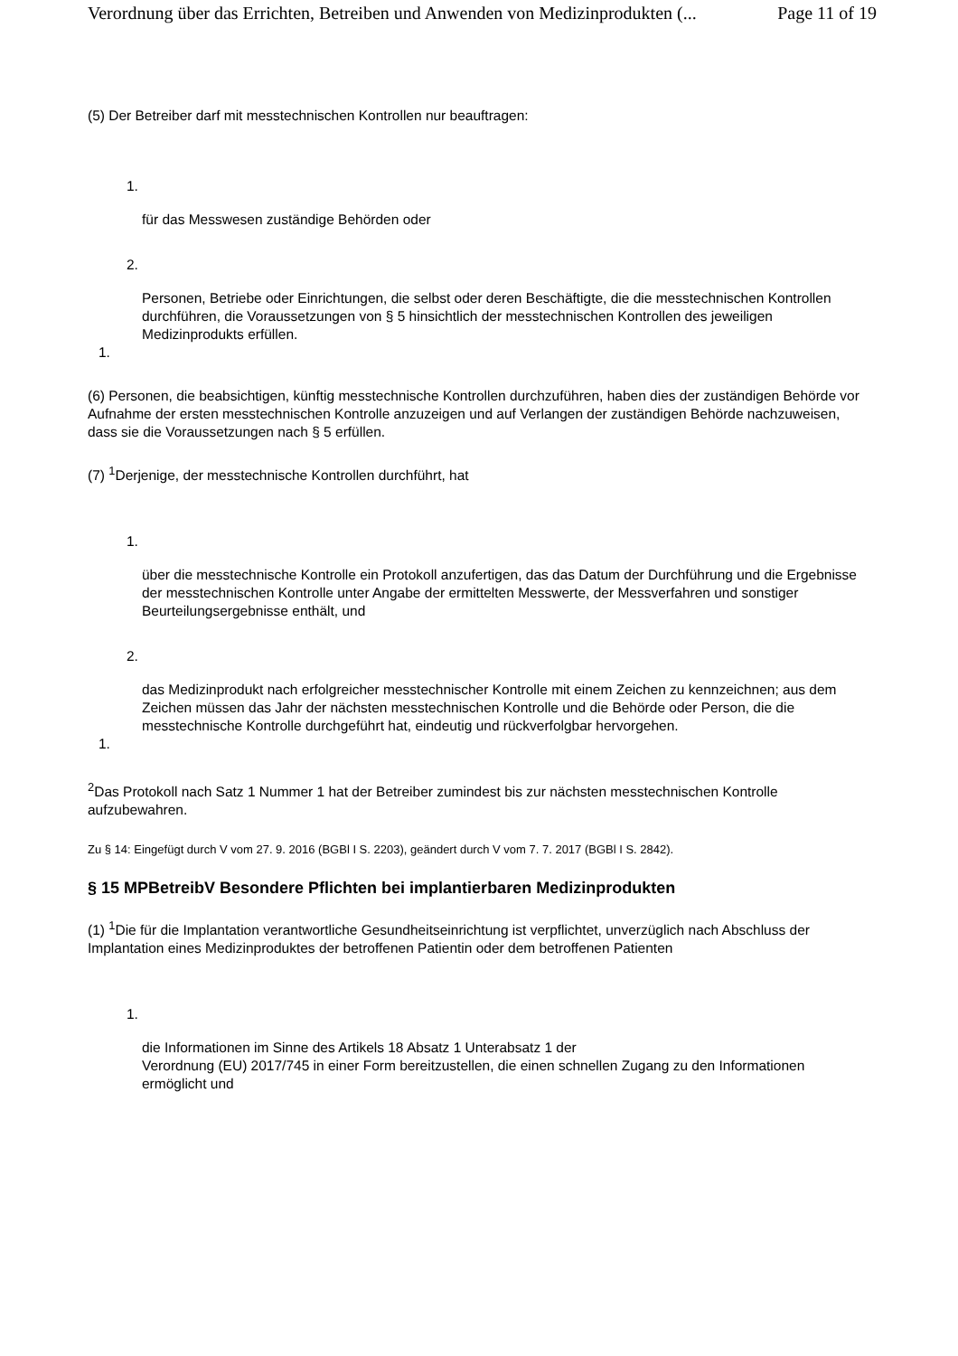Verordnung über das Errichten, Betreiben und Anwenden von Medizinprodukten (... Page 11 of 19
(5) Der Betreiber darf mit messtechnischen Kontrollen nur beauftragen:
1.
für das Messwesen zuständige Behörden oder
2.
Personen, Betriebe oder Einrichtungen, die selbst oder deren Beschäftigte, die die messtechnischen Kontrollen durchführen, die Voraussetzungen von § 5 hinsichtlich der messtechnischen Kontrollen des jeweiligen Medizinprodukts erfüllen.
1.
(6) Personen, die beabsichtigen, künftig messtechnische Kontrollen durchzuführen, haben dies der zuständigen Behörde vor Aufnahme der ersten messtechnischen Kontrolle anzuzeigen und auf Verlangen der zuständigen Behörde nachzuweisen, dass sie die Voraussetzungen nach § 5 erfüllen.
(7) <sup>1</sup>Derjenige, der messtechnische Kontrollen durchführt, hat
1.
über die messtechnische Kontrolle ein Protokoll anzufertigen, das das Datum der Durchführung und die Ergebnisse der messtechnischen Kontrolle unter Angabe der ermittelten Messwerte, der Messverfahren und sonstiger Beurteilungsergebnisse enthält, und
2.
das Medizinprodukt nach erfolgreicher messtechnischer Kontrolle mit einem Zeichen zu kennzeichnen; aus dem Zeichen müssen das Jahr der nächsten messtechnischen Kontrolle und die Behörde oder Person, die die messtechnische Kontrolle durchgeführt hat, eindeutig und rückverfolgbar hervorgehen.
1.
<sup>2</sup> Das Protokoll nach Satz 1 Nummer 1 hat der Betreiber zumindest bis zur nächsten messtechnischen Kontrolle aufzubewahren.
Zu § 14: Eingefügt durch V vom 27. 9. 2016 (BGBl I S. 2203), geändert durch V vom 7. 7. 2017 (BGBl I S. 2842).
§ 15 MPBetreibV Besondere Pflichten bei implantierbaren Medizinprodukten
(1) <sup>1</sup>Die für die Implantation verantwortliche Gesundheitseinrichtung ist verpflichtet, unverzüglich nach Abschluss der Implantation eines Medizinproduktes der betroffenen Patientin oder dem betroffenen Patienten
1.
die Informationen im Sinne des Artikels 18 Absatz 1 Unterabsatz 1 der
Verordnung (EU) 2017/745 in einer Form bereitzustellen, die einen schnellen Zugang zu den Informationen ermöglicht und